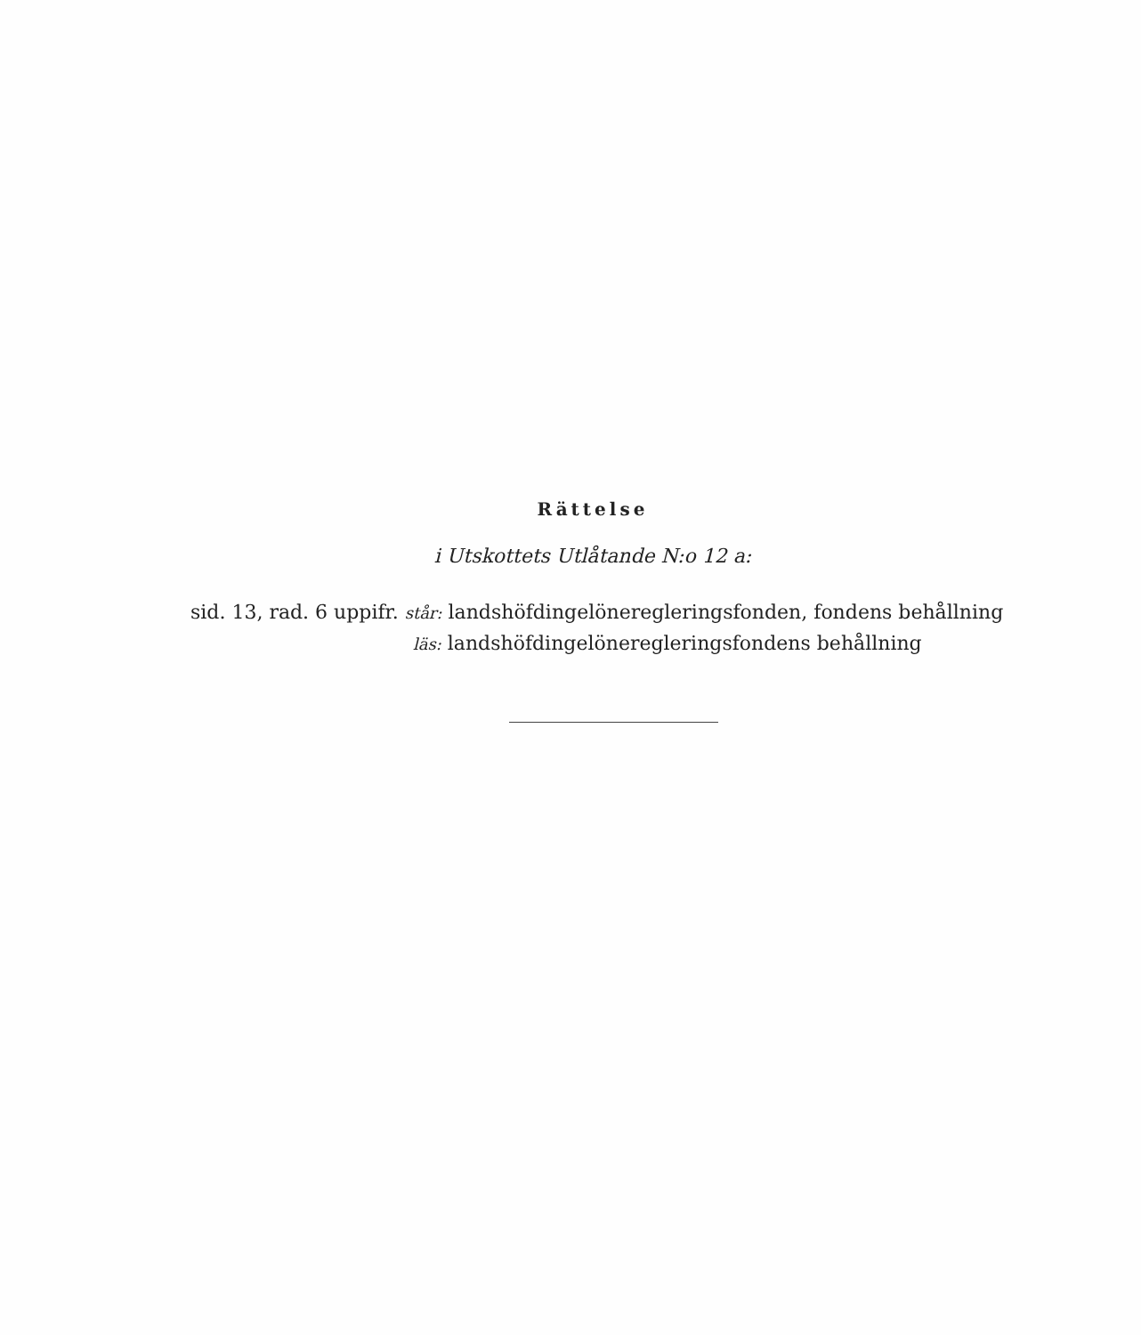Rättelse
i Utskottets Utlåtande N:o 12 a:
sid. 13, rad. 6 uppifr. står: landshöfdingelöneregleringsfonden, fondens behållning
läs: landshöfdingelöneregleringsfondens behållning